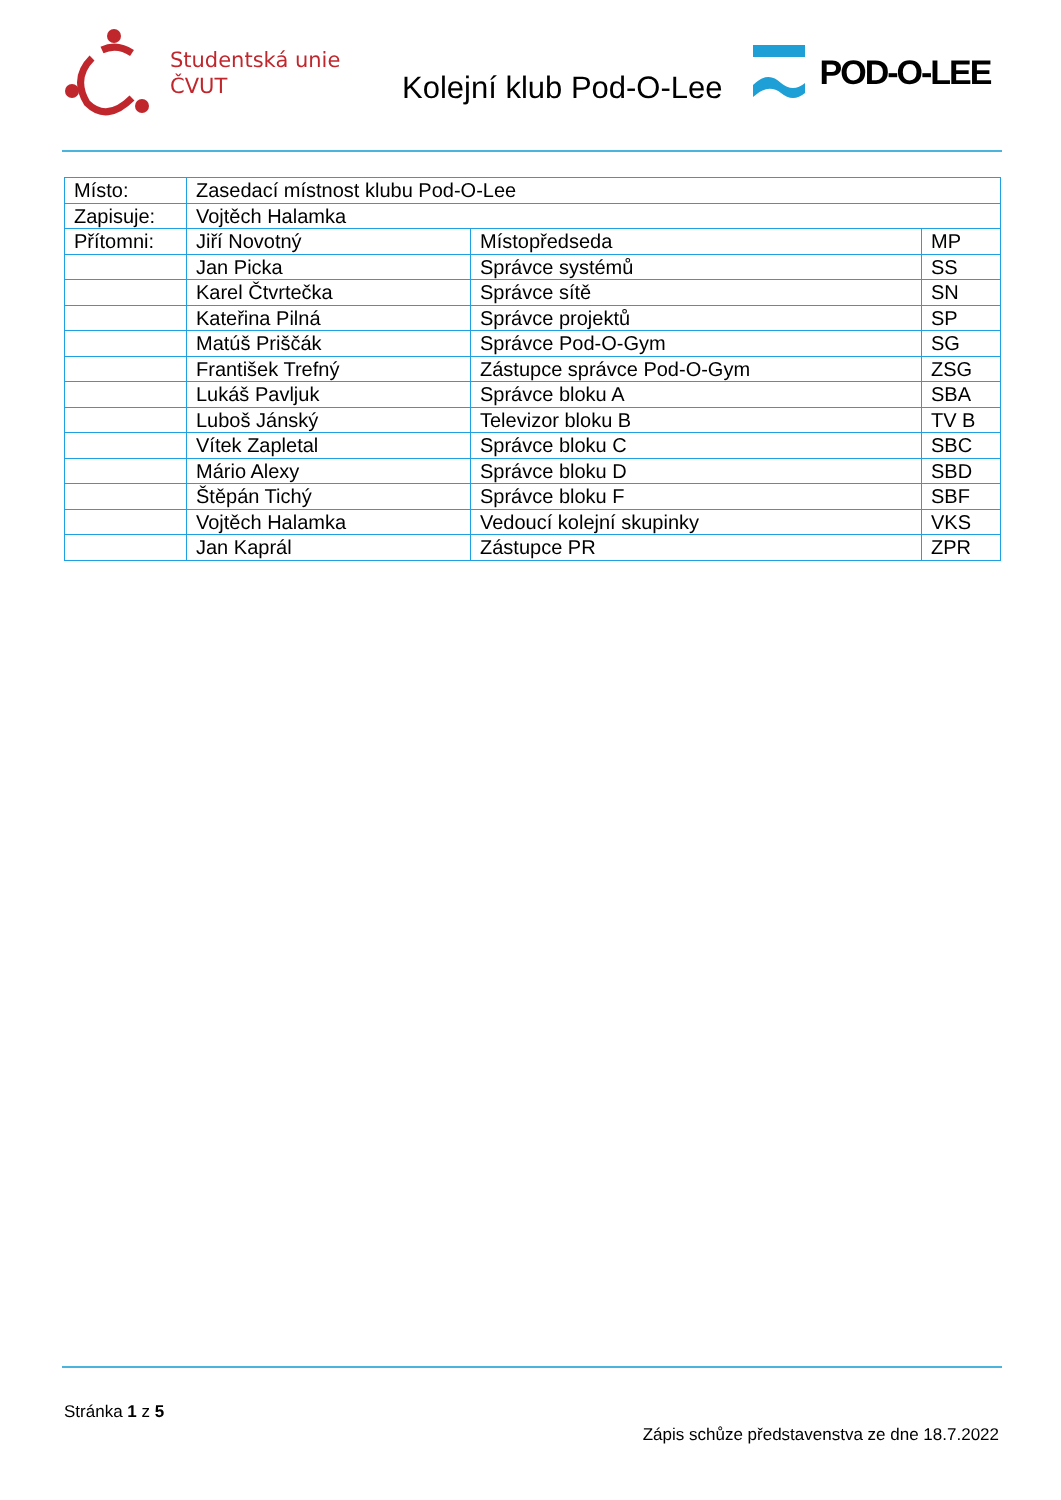Studentská unie
ČVUT
Kolejní klub Pod-O-Lee
POD-O-LEE
| Místo: | Zasedací místnost klubu Pod-O-Lee | | |
| Zapisuje: | Vojtěch Halamka | | |
| Přítomni: | Jiří Novotný | Místopředseda | MP |
| | Jan Picka | Správce systémů | SS |
| | Karel Čtvrtečka | Správce sítě | SN |
| | Kateřina Pilná | Správce projektů | SP |
| | Matúš Priščák | Správce Pod-O-Gym | SG |
| | František Trefný | Zástupce správce Pod-O-Gym | ZSG |
| | Lukáš Pavljuk | Správce bloku A | SBA |
| | Luboš Jánský | Televizor bloku B | TV B |
| | Vítek Zapletal | Správce bloku C | SBC |
| | Mário Alexy | Správce bloku D | SBD |
| | Štěpán Tichý | Správce bloku F | SBF |
| | Vojtěch Halamka | Vedoucí kolejní skupinky | VKS |
| | Jan Kaprál | Zástupce PR | ZPR |
Stránka 1 z 5
Zápis schůze představenstva ze dne 18.7.2022